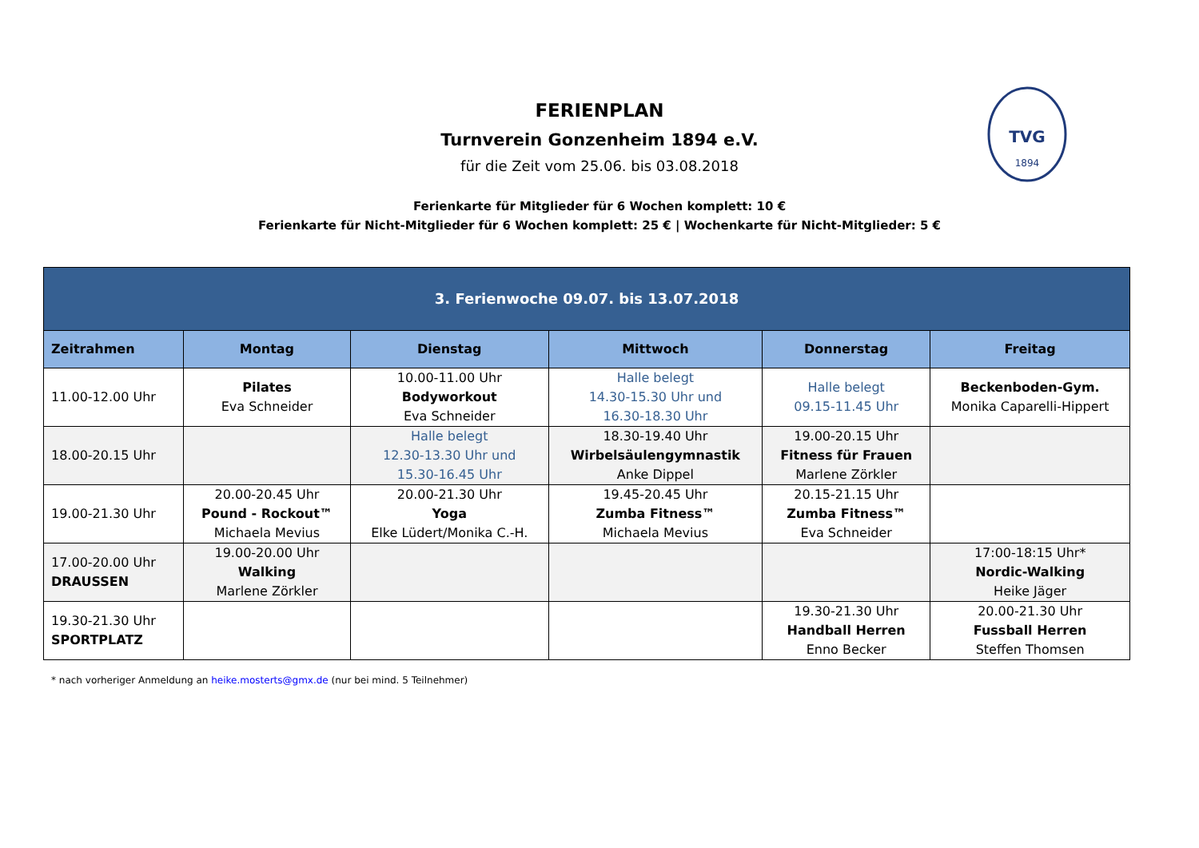TVG
1894
FERIENPLAN
Turnverein Gonzenheim 1894 e.V.
für die Zeit vom 25.06. bis 03.08.2018
Ferienkarte für Mitglieder für 6 Wochen komplett: 10 €
Ferienkarte für Nicht-Mitglieder für 6 Wochen komplett: 25 € | Wochenkarte für Nicht-Mitglieder: 5 €
| 3. Ferienwoche 09.07. bis 13.07.2018 | | | | | |
| --- | --- | --- | --- | --- | --- |
| Zeitrahmen | Montag | Dienstag | Mittwoch | Donnerstag | Freitag |
| 11.00-12.00 Uhr | Pilates Eva Schneider | 10.00-11.00 Uhr Bodyworkout Eva Schneider | Halle belegt 14.30-15.30 Uhr und 16.30-18.30 Uhr | Halle belegt 09.15-11.45 Uhr | Beckenboden-Gym. Monika Caparelli-Hippert |
| 18.00-20.15 Uhr | | Halle belegt 12.30-13.30 Uhr und 15.30-16.45 Uhr | 18.30-19.40 Uhr Wirbelsäulengymnastik Anke Dippel | 19.00-20.15 Uhr Fitness für Frauen Marlene Zörkler | |
| 19.00-21.30 Uhr | 20.00-20.45 Uhr Pound - Rockout™ Michaela Mevius | 20.00-21.30 Uhr Yoga Elke Lüdert/Monika C.-H. | 19.45-20.45 Uhr Zumba Fitness™ Michaela Mevius | 20.15-21.15 Uhr Zumba Fitness™ Eva Schneider | |
| 17.00-20.00 Uhr DRAUSSEN | 19.00-20.00 Uhr Walking Marlene Zörkler | | | | 17:00-18:15 Uhr* Nordic-Walking Heike Jäger |
| 19.30-21.30 Uhr SPORTPLATZ | | | | 19.30-21.30 Uhr Handball Herren Enno Becker | 20.00-21.30 Uhr Fussball Herren Steffen Thomsen |
* nach vorheriger Anmeldung an heike.mosterts@gmx.de (nur bei mind. 5 Teilnehmer)